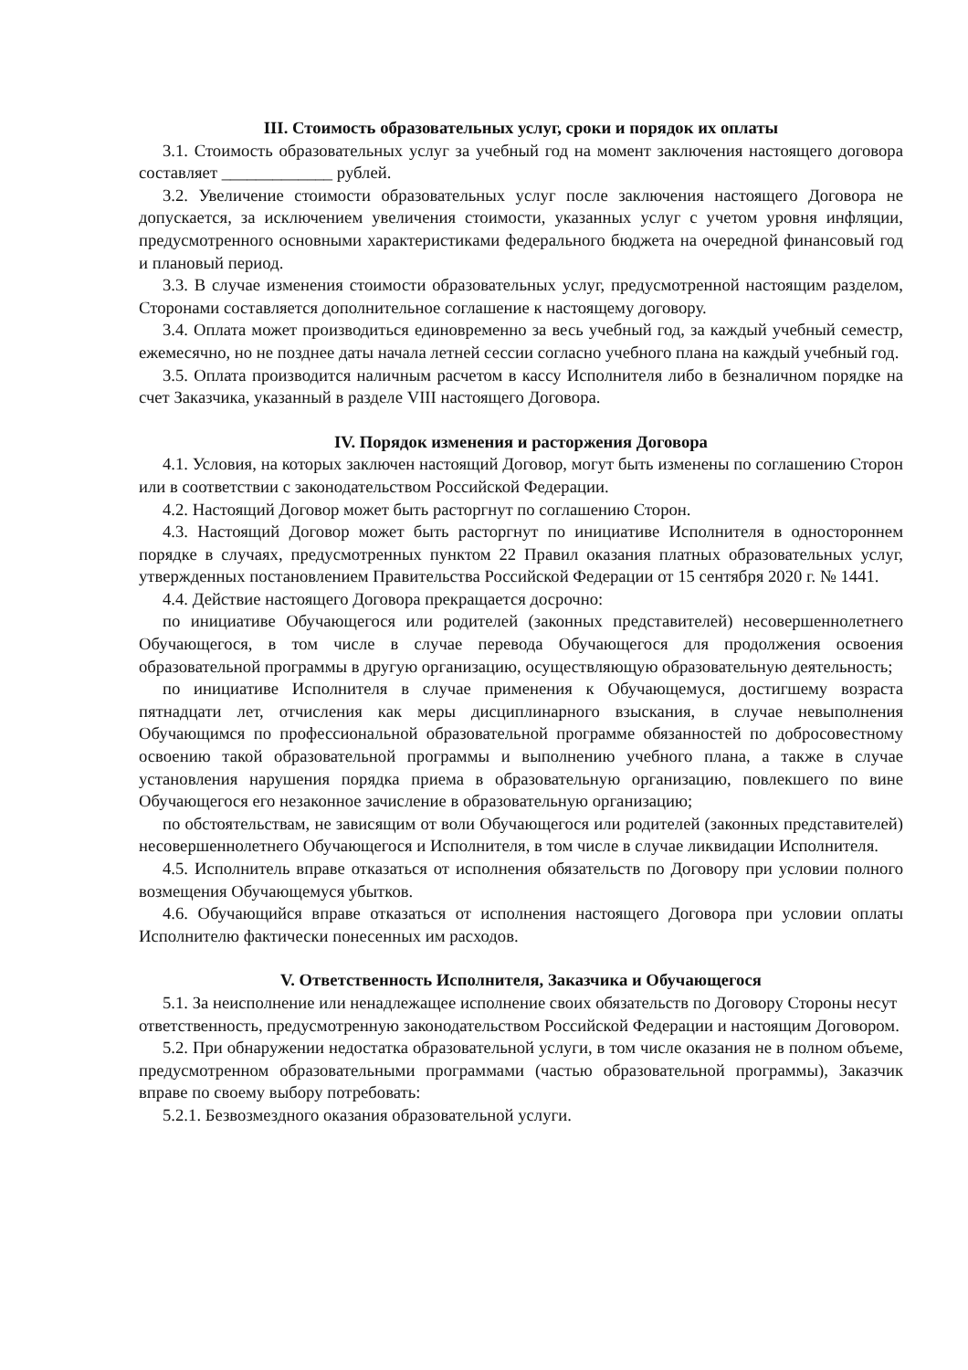III. Стоимость образовательных услуг, сроки и порядок их оплаты
3.1. Стоимость образовательных услуг за учебный год на момент заключения настоящего договора составляет _____________ рублей.
3.2. Увеличение стоимости образовательных услуг после заключения настоящего Договора не допускается, за исключением увеличения стоимости, указанных услуг с учетом уровня инфляции, предусмотренного основными характеристиками федерального бюджета на очередной финансовый год и плановый период.
3.3. В случае изменения стоимости образовательных услуг, предусмотренной настоящим разделом, Сторонами составляется дополнительное соглашение к настоящему договору.
3.4. Оплата может производиться единовременно за весь учебный год, за каждый учебный семестр, ежемесячно, но не позднее даты начала летней сессии согласно учебного плана на каждый учебный год.
3.5. Оплата производится наличным расчетом в кассу Исполнителя либо в безналичном порядке на счет Заказчика, указанный в разделе VIII настоящего Договора.
IV. Порядок изменения и расторжения Договора
4.1. Условия, на которых заключен настоящий Договор, могут быть изменены по соглашению Сторон или в соответствии с законодательством Российской Федерации.
4.2. Настоящий Договор может быть расторгнут по соглашению Сторон.
4.3. Настоящий Договор может быть расторгнут по инициативе Исполнителя в одностороннем порядке в случаях, предусмотренных пунктом 22 Правил оказания платных образовательных услуг, утвержденных постановлением Правительства Российской Федерации от 15 сентября 2020 г. № 1441.
4.4. Действие настоящего Договора прекращается досрочно:
по инициативе Обучающегося или родителей (законных представителей) несовершеннолетнего Обучающегося, в том числе в случае перевода Обучающегося для продолжения освоения образовательной программы в другую организацию, осуществляющую образовательную деятельность;
по инициативе Исполнителя в случае применения к Обучающемуся, достигшему возраста пятнадцати лет, отчисления как меры дисциплинарного взыскания, в случае невыполнения Обучающимся по профессиональной образовательной программе обязанностей по добросовестному освоению такой образовательной программы и выполнению учебного плана, а также в случае установления нарушения порядка приема в образовательную организацию, повлекшего по вине Обучающегося его незаконное зачисление в образовательную организацию;
по обстоятельствам, не зависящим от воли Обучающегося или родителей (законных представителей) несовершеннолетнего Обучающегося и Исполнителя, в том числе в случае ликвидации Исполнителя.
4.5. Исполнитель вправе отказаться от исполнения обязательств по Договору при условии полного возмещения Обучающемуся убытков.
4.6. Обучающийся вправе отказаться от исполнения настоящего Договора при условии оплаты Исполнителю фактически понесенных им расходов.
V. Ответственность Исполнителя, Заказчика и Обучающегося
5.1. За неисполнение или ненадлежащее исполнение своих обязательств по Договору Стороны несут ответственность, предусмотренную законодательством Российской Федерации и настоящим Договором.
5.2. При обнаружении недостатка образовательной услуги, в том числе оказания не в полном объеме, предусмотренном образовательными программами (частью образовательной программы), Заказчик вправе по своему выбору потребовать:
5.2.1. Безвозмездного оказания образовательной услуги.